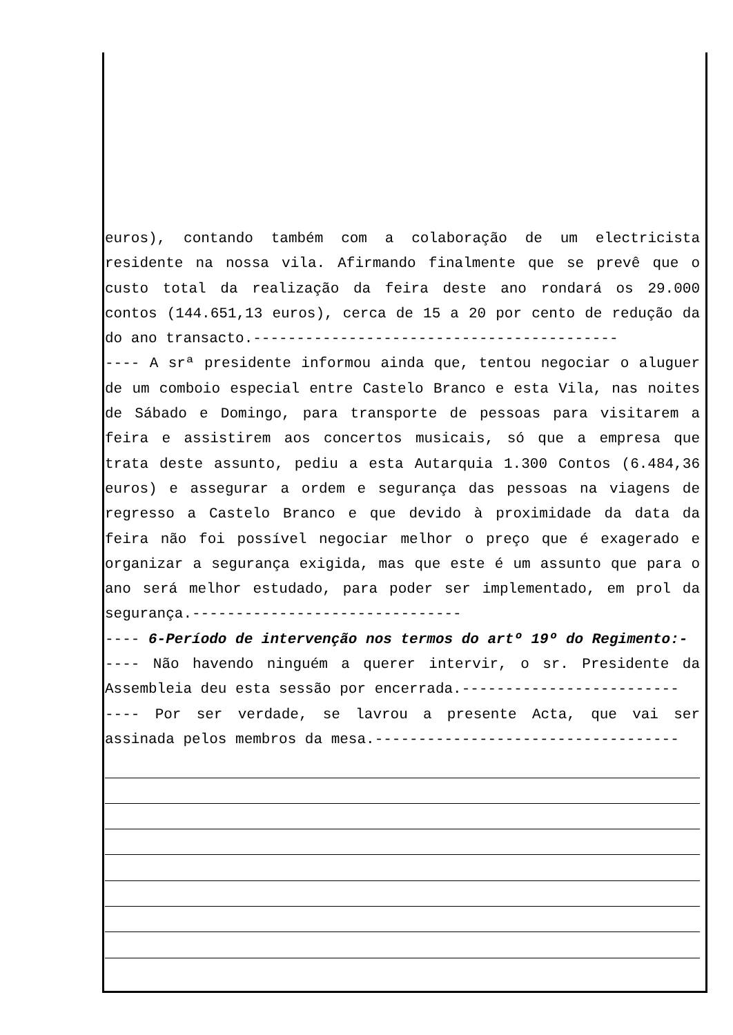euros), contando também com a colaboração de um electricista residente na nossa vila. Afirmando finalmente que se prevê que o custo total da realização da feira deste ano rondará os 29.000 contos (144.651,13 euros), cerca de 15 a 20 por cento de redução da do ano transacto.------------------------------------------
---- A srª presidente informou ainda que, tentou negociar o aluguer de um comboio especial entre Castelo Branco e esta Vila, nas noites de Sábado e Domingo, para transporte de pessoas para visitarem a feira e assistirem aos concertos musicais, só que a empresa que trata deste assunto, pediu a esta Autarquia 1.300 Contos (6.484,36 euros) e assegurar a ordem e segurança das pessoas na viagens de regresso a Castelo Branco e que devido à proximidade da data da feira não foi possível negociar melhor o preço que é exagerado e organizar a segurança exigida, mas que este é um assunto que para o ano será melhor estudado, para poder ser implementado, em prol da segurança.-------------------------------
---- 6-Período de intervenção nos termos do artº 19º do Regimento:-
---- Não havendo ninguém a querer intervir, o sr. Presidente da Assembleia deu esta sessão por encerrada.-------------------------
---- Por ser verdade, se lavrou a presente Acta, que vai ser assinada pelos membros da mesa.-----------------------------------